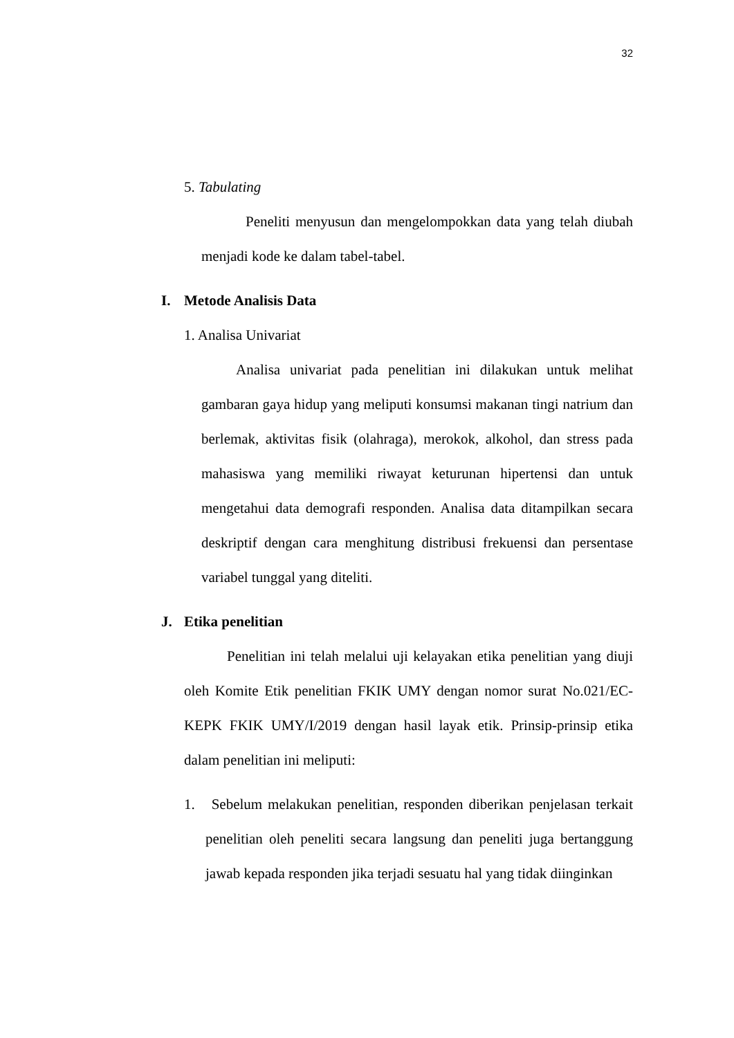32
5. Tabulating
Peneliti menyusun dan mengelompokkan data yang telah diubah menjadi kode ke dalam tabel-tabel.
I. Metode Analisis Data
1. Analisa Univariat
Analisa univariat pada penelitian ini dilakukan untuk melihat gambaran gaya hidup yang meliputi konsumsi makanan tingi natrium dan berlemak, aktivitas fisik (olahraga), merokok, alkohol, dan stress pada mahasiswa yang memiliki riwayat keturunan hipertensi dan untuk mengetahui data demografi responden. Analisa data ditampilkan secara deskriptif dengan cara menghitung distribusi frekuensi dan persentase variabel tunggal yang diteliti.
J. Etika penelitian
Penelitian ini telah melalui uji kelayakan etika penelitian yang diuji oleh Komite Etik penelitian FKIK UMY dengan nomor surat No.021/EC-KEPK FKIK UMY/I/2019 dengan hasil layak etik. Prinsip-prinsip etika dalam penelitian ini meliputi:
1. Sebelum melakukan penelitian, responden diberikan penjelasan terkait penelitian oleh peneliti secara langsung dan peneliti juga bertanggung jawab kepada responden jika terjadi sesuatu hal yang tidak diinginkan